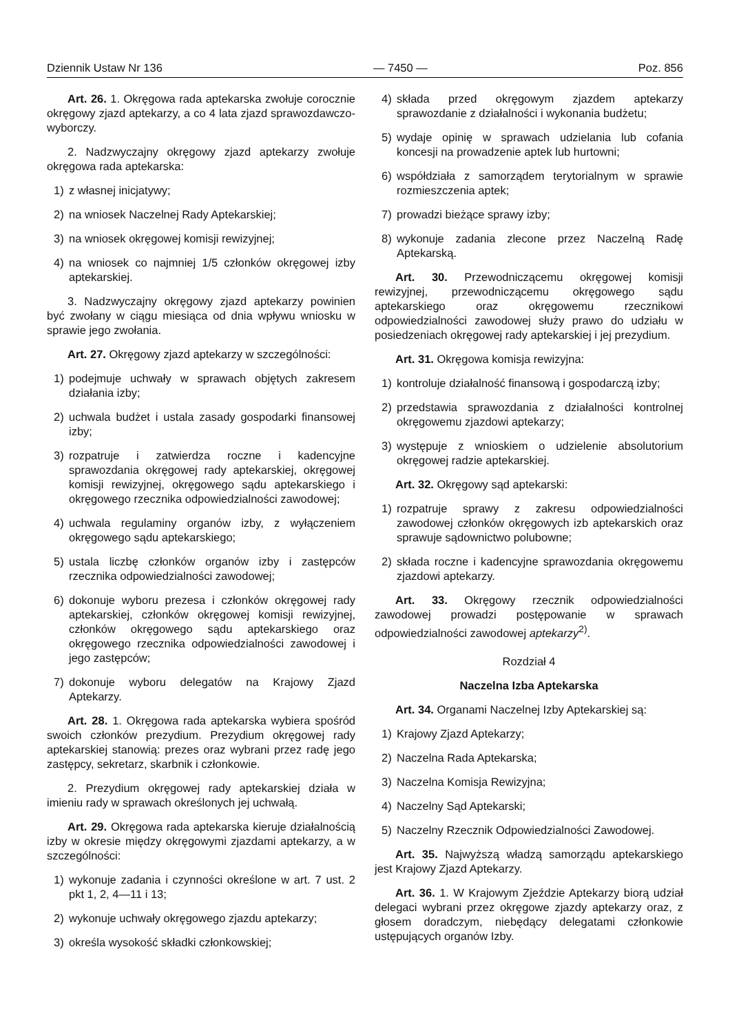Dziennik Ustaw Nr 136 — 7450 — Poz. 856
Art. 26. 1. Okręgowa rada aptekarska zwołuje corocznie okręgowy zjazd aptekarzy, a co 4 lata zjazd sprawozdawczo-wyborczy.
2. Nadzwyczajny okręgowy zjazd aptekarzy zwołuje okręgowa rada aptekarska:
1) z własnej inicjatywy;
2) na wniosek Naczelnej Rady Aptekarskiej;
3) na wniosek okręgowej komisji rewizyjnej;
4) na wniosek co najmniej 1/5 członków okręgowej izby aptekarskiej.
3. Nadzwyczajny okręgowy zjazd aptekarzy powinien być zwołany w ciągu miesiąca od dnia wpływu wniosku w sprawie jego zwołania.
Art. 27. Okręgowy zjazd aptekarzy w szczególności:
1) podejmuje uchwały w sprawach objętych zakresem działania izby;
2) uchwala budżet i ustala zasady gospodarki finansowej izby;
3) rozpatruje i zatwierdza roczne i kadencyjne sprawozdania okręgowej rady aptekarskiej, okręgowej komisji rewizyjnej, okręgowego sądu aptekarskiego i okręgowego rzecznika odpowiedzialności zawodowej;
4) uchwala regulaminy organów izby, z wyłączeniem okręgowego sądu aptekarskiego;
5) ustala liczbę członków organów izby i zastępców rzecznika odpowiedzialności zawodowej;
6) dokonuje wyboru prezesa i członków okręgowej rady aptekarskiej, członków okręgowej komisji rewizyjnej, członków okręgowego sądu aptekarskiego oraz okręgowego rzecznika odpowiedzialności zawodowej i jego zastępców;
7) dokonuje wyboru delegatów na Krajowy Zjazd Aptekarzy.
Art. 28. 1. Okręgowa rada aptekarska wybiera spośród swoich członków prezydium. Prezydium okręgowej rady aptekarskiej stanowią: prezes oraz wybrani przez radę jego zastępcy, sekretarz, skarbnik i członkowie.
2. Prezydium okręgowej rady aptekarskiej działa w imieniu rady w sprawach określonych jej uchwałą.
Art. 29. Okręgowa rada aptekarska kieruje działalnością izby w okresie między okręgowymi zjazdami aptekarzy, a w szczególności:
1) wykonuje zadania i czynności określone w art. 7 ust. 2 pkt 1, 2, 4—11 i 13;
2) wykonuje uchwały okręgowego zjazdu aptekarzy;
3) określa wysokość składki członkowskiej;
4) składa przed okręgowym zjazdem aptekarzy sprawozdanie z działalności i wykonania budżetu;
5) wydaje opinię w sprawach udzielania lub cofania koncesji na prowadzenie aptek lub hurtowni;
6) współdziała z samorządem terytorialnym w sprawie rozmieszczenia aptek;
7) prowadzi bieżące sprawy izby;
8) wykonuje zadania zlecone przez Naczelną Radę Aptekarską.
Art. 30. Przewodniczącemu okręgowej komisji rewizyjnej, przewodniczącemu okręgowego sądu aptekarskiego oraz okręgowemu rzecznikowi odpowiedzialności zawodowej służy prawo do udziału w posiedzeniach okręgowej rady aptekarskiej i jej prezydium.
Art. 31. Okręgowa komisja rewizyjna:
1) kontroluje działalność finansową i gospodarczą izby;
2) przedstawia sprawozdania z działalności kontrolnej okręgowemu zjazdowi aptekarzy;
3) występuje z wnioskiem o udzielenie absolutorium okręgowej radzie aptekarskiej.
Art. 32. Okręgowy sąd aptekarski:
1) rozpatruje sprawy z zakresu odpowiedzialności zawodowej członków okręgowych izb aptekarskich oraz sprawuje sądownictwo polubowne;
2) składa roczne i kadencyjne sprawozdania okręgowemu zjazdowi aptekarzy.
Art. 33. Okręgowy rzecznik odpowiedzialności zawodowej prowadzi postępowanie w sprawach odpowiedzialności zawodowej aptekarzy<sup>2)</sup>.
Rozdział 4
Naczelna Izba Aptekarska
Art. 34. Organami Naczelnej Izby Aptekarskiej są:
1) Krajowy Zjazd Aptekarzy;
2) Naczelna Rada Aptekarska;
3) Naczelna Komisja Rewizyjna;
4) Naczelny Sąd Aptekarski;
5) Naczelny Rzecznik Odpowiedzialności Zawodowej.
Art. 35. Najwyższą władzą samorządu aptekarskiego jest Krajowy Zjazd Aptekarzy.
Art. 36. 1. W Krajowym Zjeździe Aptekarzy biorą udział delegaci wybrani przez okręgowe zjazdy aptekarzy oraz, z głosem doradczym, niebędący delegatami członkowie ustępujących organów Izby.